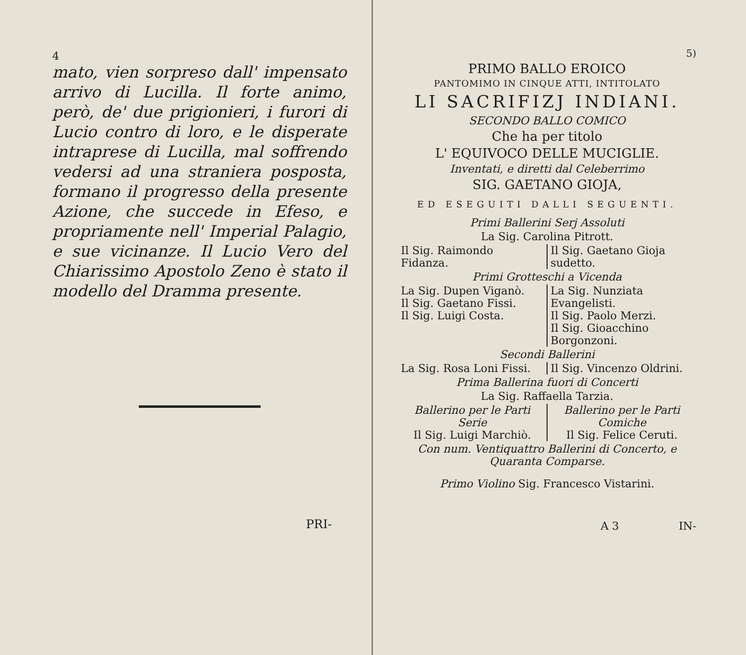4
mato, vien sorpreso dall' impensato arrivo di Lucilla. Il forte animo, però, de' due prigionieri, i furori di Lucio contro di loro, e le disperate intraprese di Lucilla, mal soffrendo vedersi ad una straniera posposta, formano il progresso della presente Azione, che succede in Efeso, e propriamente nell' Imperial Palagio, e sue vicinanze. Il Lucio Vero del Chiarissimo Apostolo Zeno è stato il modello del Dramma presente.
PRI-
5)
PRIMO BALLO EROICO
PANTOMIMO IN CINQUE ATTI, INTITOLATO
LI SACRIFIZJ INDIANI.
SECONDO BALLO COMICO
Che ha per titolo
L' EQUIVOCO DELLE MUCIGLIE.
Inventati, e diretti dal Celeberrimo
SIG. GAETANO GIOJA,
ED ESEGUITI DALLI SEGUENTI.
Primi Ballerini Serj Assoluti
La Sig. Carolina Pitrott.
| Il Sig. Raimondo Fidanza. | Il Sig. Gaetano Gioja sudetto. |
Primi Grotteschi a Vicenda
| La Sig. Dupen Viganò. Il Sig. Gaetano Fissi. Il Sig. Luigi Costa. | La Sig. Nunziata Evangelisti. Il Sig. Paolo Merzi. Il Sig. Gioacchino Borgonzoni. |
Secondi Ballerini
| La Sig. Rosa Loni Fissi. | Il Sig. Vincenzo Oldrini. |
Prima Ballerina fuori di Concerti
La Sig. Raffaella Tarzia.
| Ballerino per le Parti Serie Il Sig. Luigi Marchiò. | Ballerino per le Parti Comiche Il Sig. Felice Ceruti. |
Con num. Ventiquattro Ballerini di Concerto, e Quaranta Comparse.
Primo Violino Sig. Francesco Vistarini.
A 3 IN-